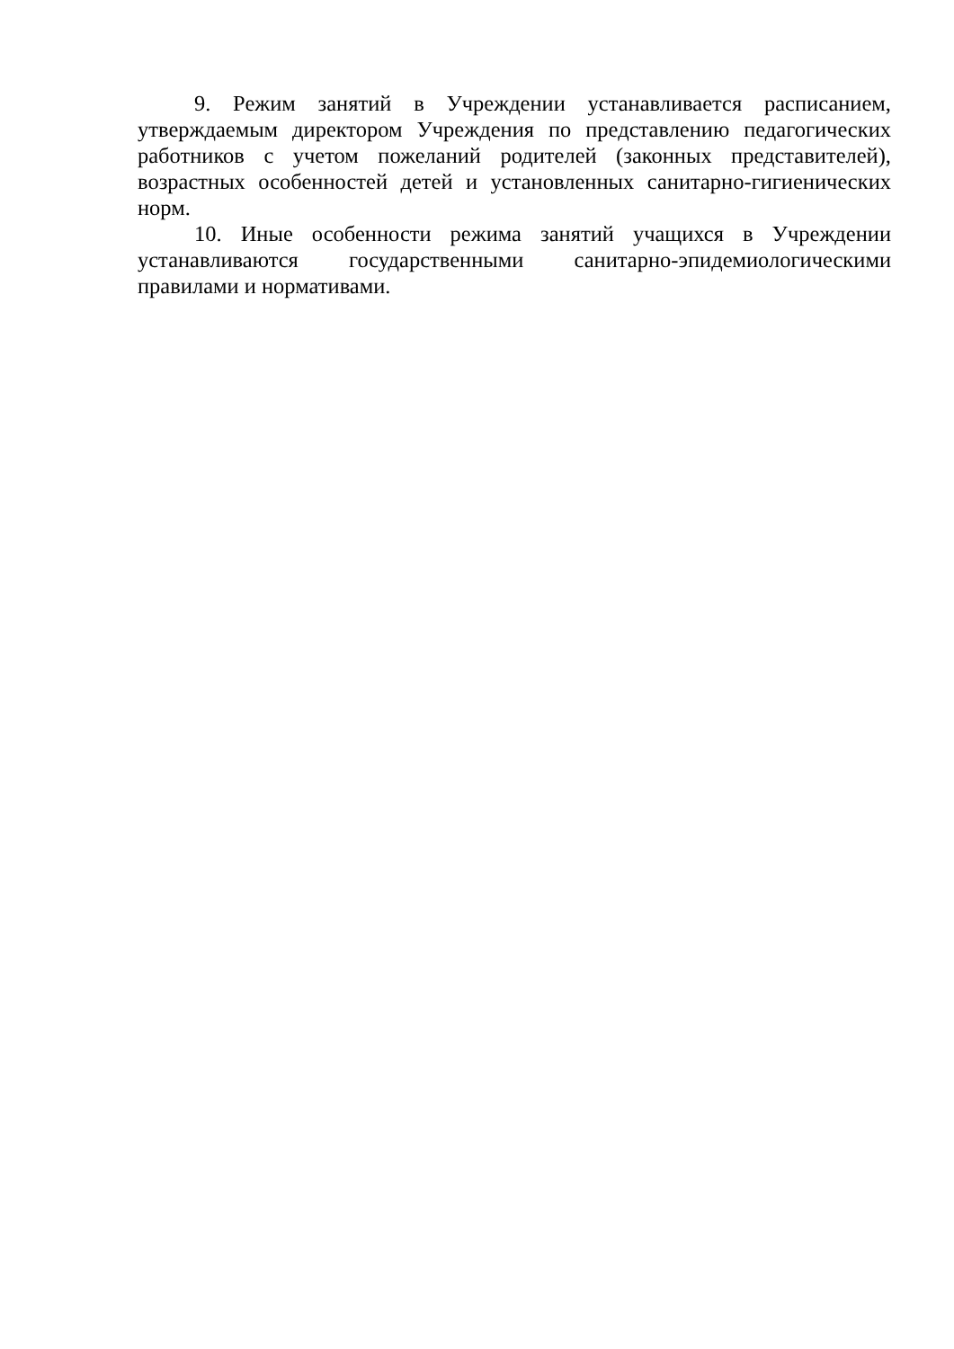9. Режим занятий в Учреждении устанавливается расписанием, утверждаемым директором Учреждения по представлению педагогических работников с учетом пожеланий родителей (законных представителей), возрастных особенностей детей и установленных санитарно-гигиенических норм.
10. Иные особенности режима занятий учащихся в Учреждении устанавливаются государственными санитарно-эпидемиологическими правилами и нормативами.